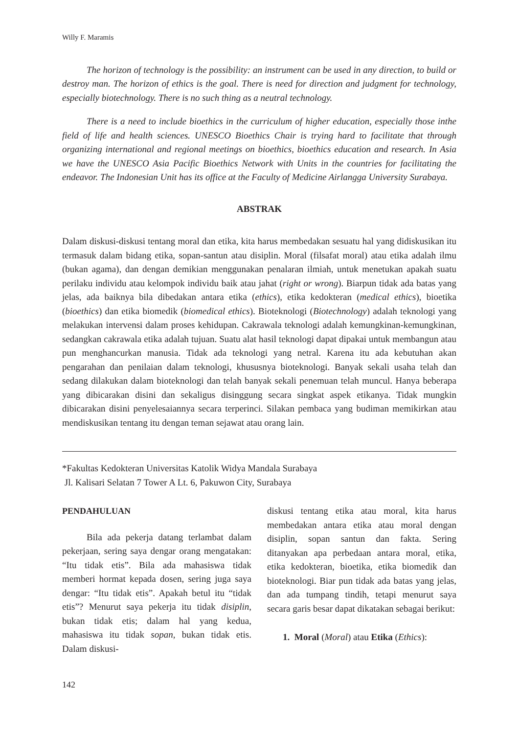Willy F. Maramis
The horizon of technology is the possibility: an instrument can be used in any direction, to build or destroy man. The horizon of ethics is the goal. There is need for direction and judgment for technology, especially biotechnology. There is no such thing as a neutral technology.
There is a need to include bioethics in the curriculum of higher education, especially those inthe field of life and health sciences. UNESCO Bioethics Chair is trying hard to facilitate that through organizing international and regional meetings on bioethics, bioethics education and research. In Asia we have the UNESCO Asia Pacific Bioethics Network with Units in the countries for facilitating the endeavor. The Indonesian Unit has its office at the Faculty of Medicine Airlangga University Surabaya.
ABSTRAK
Dalam diskusi-diskusi tentang moral dan etika, kita harus membedakan sesuatu hal yang didiskusikan itu termasuk dalam bidang etika, sopan-santun atau disiplin. Moral (filsafat moral) atau etika adalah ilmu (bukan agama), dan dengan demikian menggunakan penalaran ilmiah, untuk menetukan apakah suatu perilaku individu atau kelompok individu baik atau jahat (right or wrong). Biarpun tidak ada batas yang jelas, ada baiknya bila dibedakan antara etika (ethics), etika kedokteran (medical ethics), bioetika (bioethics) dan etika biomedik (biomedical ethics). Bioteknologi (Biotechnology) adalah teknologi yang melakukan intervensi dalam proses kehidupan. Cakrawala teknologi adalah kemungkinan-kemungkinan, sedangkan cakrawala etika adalah tujuan. Suatu alat hasil teknologi dapat dipakai untuk membangun atau pun menghancurkan manusia. Tidak ada teknologi yang netral. Karena itu ada kebutuhan akan pengarahan dan penilaian dalam teknologi, khususnya bioteknologi. Banyak sekali usaha telah dan sedang dilakukan dalam bioteknologi dan telah banyak sekali penemuan telah muncul. Hanya beberapa yang dibicarakan disini dan sekaligus disinggung secara singkat aspek etikanya. Tidak mungkin dibicarakan disini penyelesaiannya secara terperinci. Silakan pembaca yang budiman memikirkan atau mendiskusikan tentang itu dengan teman sejawat atau orang lain.
*Fakultas Kedokteran Universitas Katolik Widya Mandala Surabaya
Jl. Kalisari Selatan 7 Tower A Lt. 6, Pakuwon City, Surabaya
PENDAHULUAN
Bila ada pekerja datang terlambat dalam pekerjaan, sering saya dengar orang mengatakan: “Itu tidak etis”. Bila ada mahasiswa tidak memberi hormat kepada dosen, sering juga saya dengar: “Itu tidak etis”. Apakah betul itu “tidak etis”? Menurut saya pekerja itu tidak disiplin, bukan tidak etis; dalam hal yang kedua, mahasiswa itu tidak sopan, bukan tidak etis. Dalam diskusi-
diskusi tentang etika atau moral, kita harus membedakan antara etika atau moral dengan disiplin, sopan santun dan fakta. Sering ditanyakan apa perbedaan antara moral, etika, etika kedokteran, bioetika, etika biomedik dan bioteknologi. Biar pun tidak ada batas yang jelas, dan ada tumpang tindih, tetapi menurut saya secara garis besar dapat dikatakan sebagai berikut:
1. Moral (Moral) atau Etika (Ethics):
142